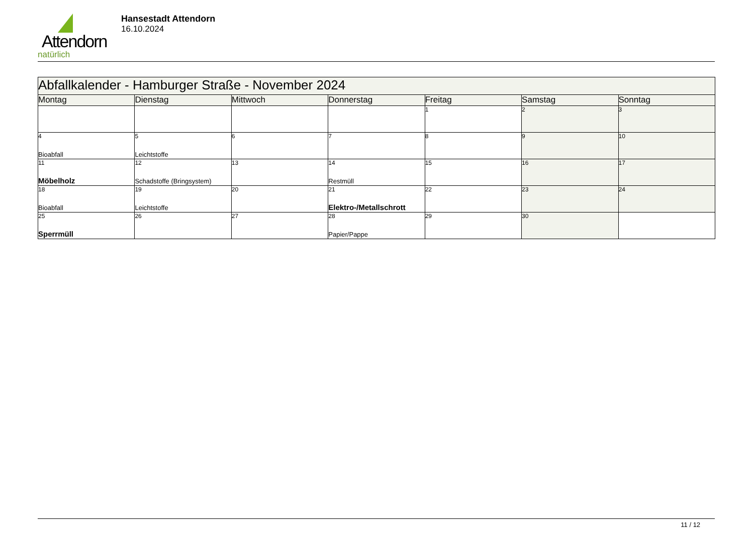Attendorn
natürlich
Hansestadt Attendorn
16.10.2024
| Abfallkalender - Hamburger Straße - November 2024 | | | | | | |
| Montag | Dienstag | Mittwoch | Donnerstag | Freitag | Samstag | Sonntag |
| | | | | 1 | 2 | 3 |
| 4 Bioabfall | 5 Leichtstoffe | 6 | 7 | 8 | 9 | 10 |
| 11 Möbelholz | 12 Schadstoffe (Bringsystem) | 13 | 14 Restmüll | 15 | 16 | 17 |
| 18 Bioabfall | 19 Leichtstoffe | 20 | 21 Elektro-/Metallschrott | 22 | 23 | 24 |
| 25 Sperrmüll | 26 | 27 | 28 Papier/Pappe | 29 | 30 | |
11 / 12